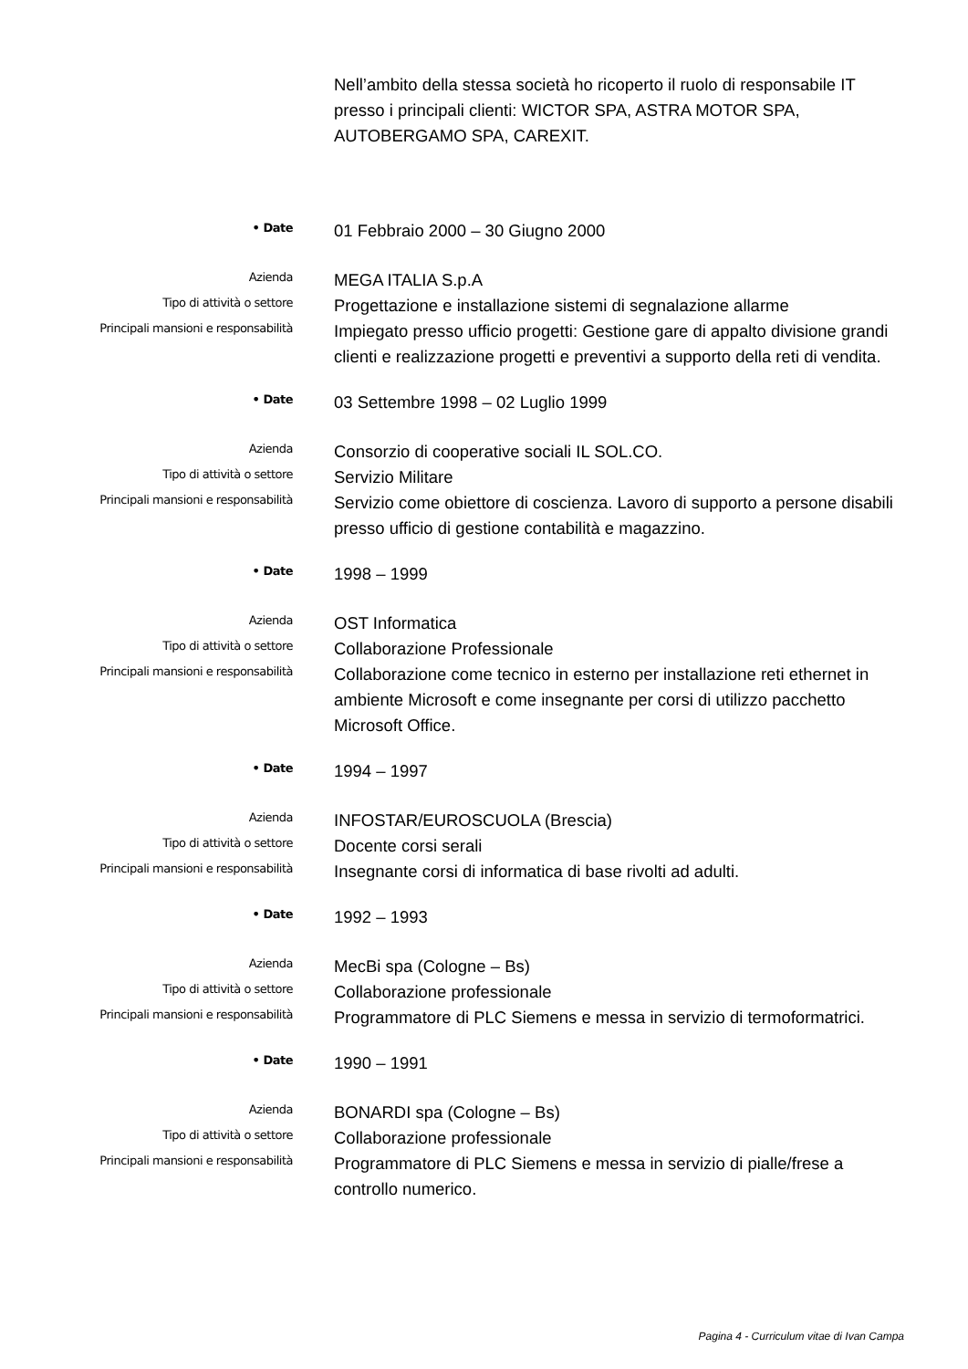Nell’ambito della stessa società ho ricoperto il ruolo di responsabile IT presso i principali clienti: WICTOR SPA, ASTRA MOTOR SPA, AUTOBERGAMO SPA, CAREXIT.
• Date
01 Febbraio 2000 – 30 Giugno 2000
Azienda
MEGA ITALIA S.p.A
Tipo di attività o settore
Progettazione e installazione sistemi di segnalazione allarme
Principali mansioni e responsabilità
Impiegato presso ufficio progetti: Gestione gare di appalto divisione grandi clienti e realizzazione progetti e preventivi a supporto della reti di vendita.
• Date
03 Settembre 1998 – 02 Luglio 1999
Azienda
Consorzio di cooperative sociali IL SOL.CO.
Tipo di attività o settore
Servizio Militare
Principali mansioni e responsabilità
Servizio come obiettore di coscienza. Lavoro di supporto a persone disabili presso ufficio di gestione contabilità e magazzino.
• Date
1998 – 1999
Azienda
OST Informatica
Tipo di attività o settore
Collaborazione Professionale
Principali mansioni e responsabilità
Collaborazione come tecnico in esterno per installazione reti ethernet in ambiente Microsoft e come insegnante per corsi di utilizzo pacchetto Microsoft Office.
• Date
1994 – 1997
Azienda
INFOSTAR/EUROSCUOLA (Brescia)
Tipo di attività o settore
Docente corsi serali
Principali mansioni e responsabilità
Insegnante corsi di informatica di base rivolti ad adulti.
• Date
1992 – 1993
Azienda
MecBi spa (Cologne – Bs)
Tipo di attività o settore
Collaborazione professionale
Principali mansioni e responsabilità
Programmatore di PLC Siemens e messa in servizio di termoformatrici.
• Date
1990 – 1991
Azienda
BONARDI spa (Cologne – Bs)
Tipo di attività o settore
Collaborazione professionale
Principali mansioni e responsabilità
Programmatore di PLC Siemens e messa in servizio di pialle/frese a controllo numerico.
Pagina 4 - Curriculum vitae di Ivan Campa